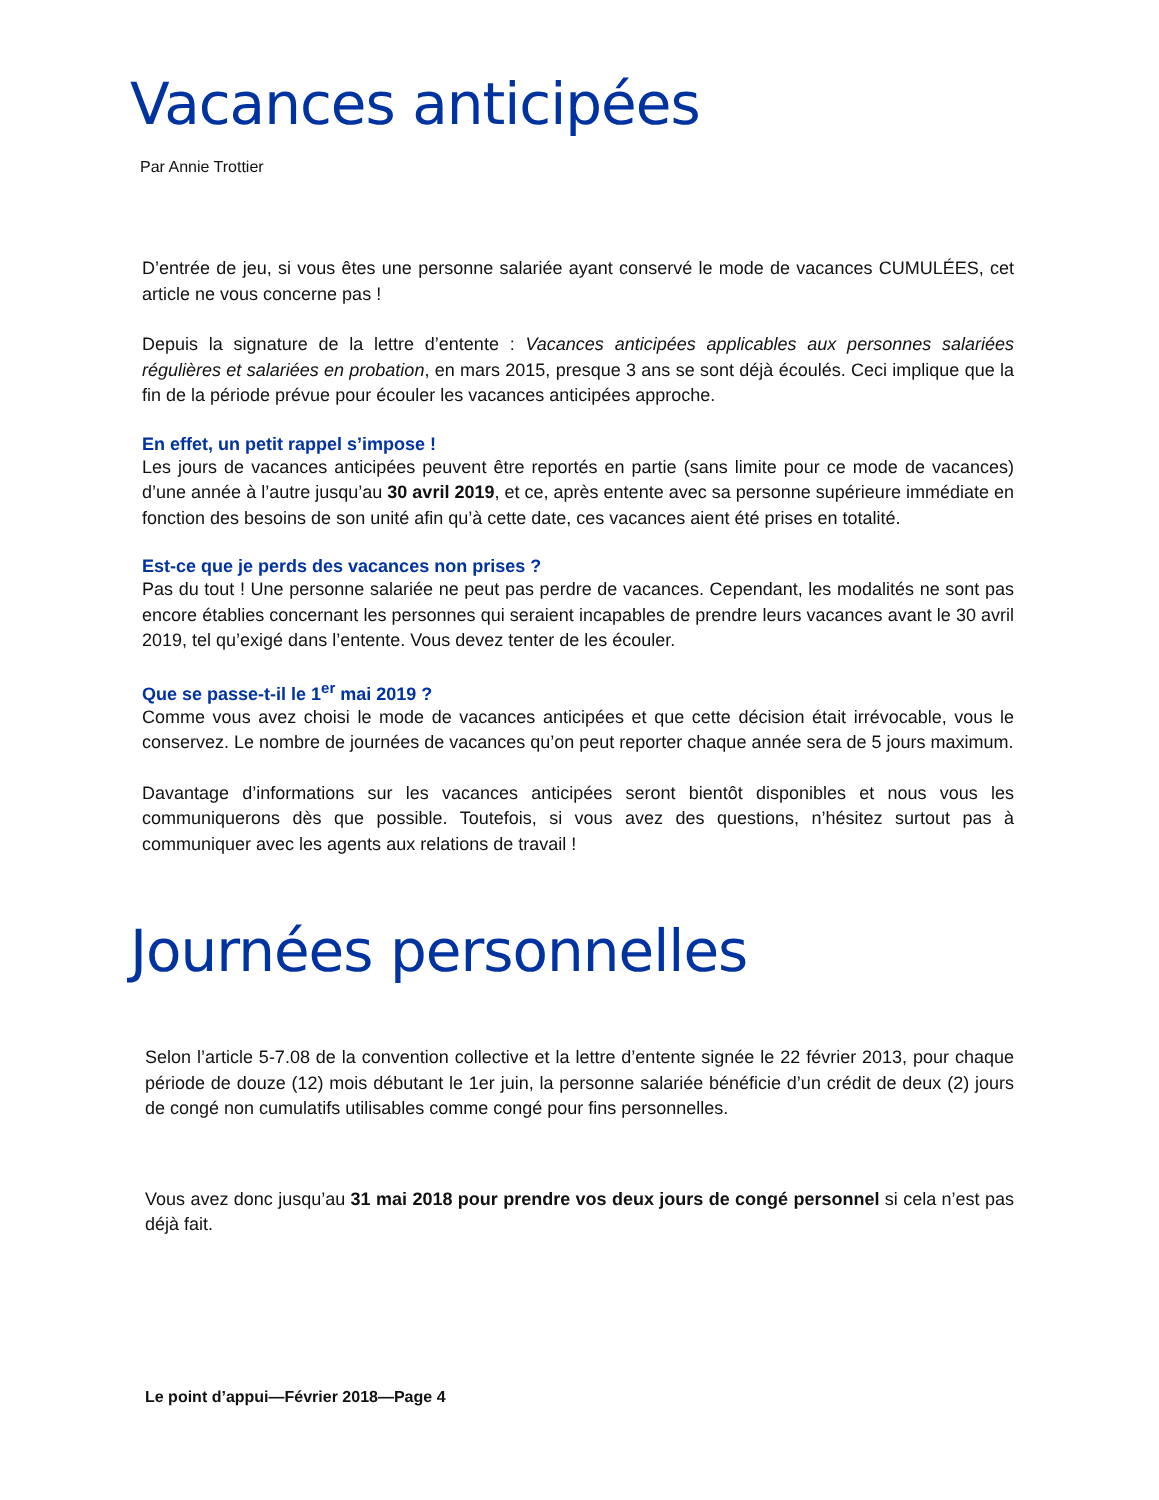Vacances anticipées
Par Annie Trottier
D’entrée de jeu, si vous êtes une personne salariée ayant conservé le mode de vacances CUMULÉES, cet article ne vous concerne pas !
Depuis la signature de la lettre d’entente : Vacances anticipées applicables aux personnes salariées régulières et salariées en probation, en mars 2015, presque 3 ans se sont déjà écoulés. Ceci implique que la fin de la période prévue pour écouler les vacances anticipées approche.
En effet, un petit rappel s’impose !
Les jours de vacances anticipées peuvent être reportés en partie (sans limite pour ce mode de vacances) d’une année à l’autre jusqu’au 30 avril 2019, et ce, après entente avec sa personne supérieure immédiate en fonction des besoins de son unité afin qu’à cette date, ces vacances aient été prises en totalité.
Est-ce que je perds des vacances non prises ?
Pas du tout ! Une personne salariée ne peut pas perdre de vacances. Cependant, les modalités ne sont pas encore établies concernant les personnes qui seraient incapables de prendre leurs vacances avant le 30 avril 2019, tel qu’exigé dans l’entente. Vous devez tenter de les écouler.
Que se passe-t-il le 1<sup>er</sup> mai 2019 ?
Comme vous avez choisi le mode de vacances anticipées et que cette décision était irrévocable, vous le conservez. Le nombre de journées de vacances qu’on peut reporter chaque année sera de 5 jours maximum.
Davantage d’informations sur les vacances anticipées seront bientôt disponibles et nous vous les communiquerons dès que possible. Toutefois, si vous avez des questions, n’hésitez surtout pas à communiquer avec les agents aux relations de travail !
Journées personnelles
Selon l’article 5-7.08 de la convention collective et la lettre d’entente signée le 22 février 2013, pour chaque période de douze (12) mois débutant le 1er juin, la personne salariée bénéficie d’un crédit de deux (2) jours de congé non cumulatifs utilisables comme congé pour fins personnelles.
Vous avez donc jusqu’au 31 mai 2018 pour prendre vos deux jours de congé personnel si cela n’est pas déjà fait.
Le point d’appui—Février 2018—Page 4